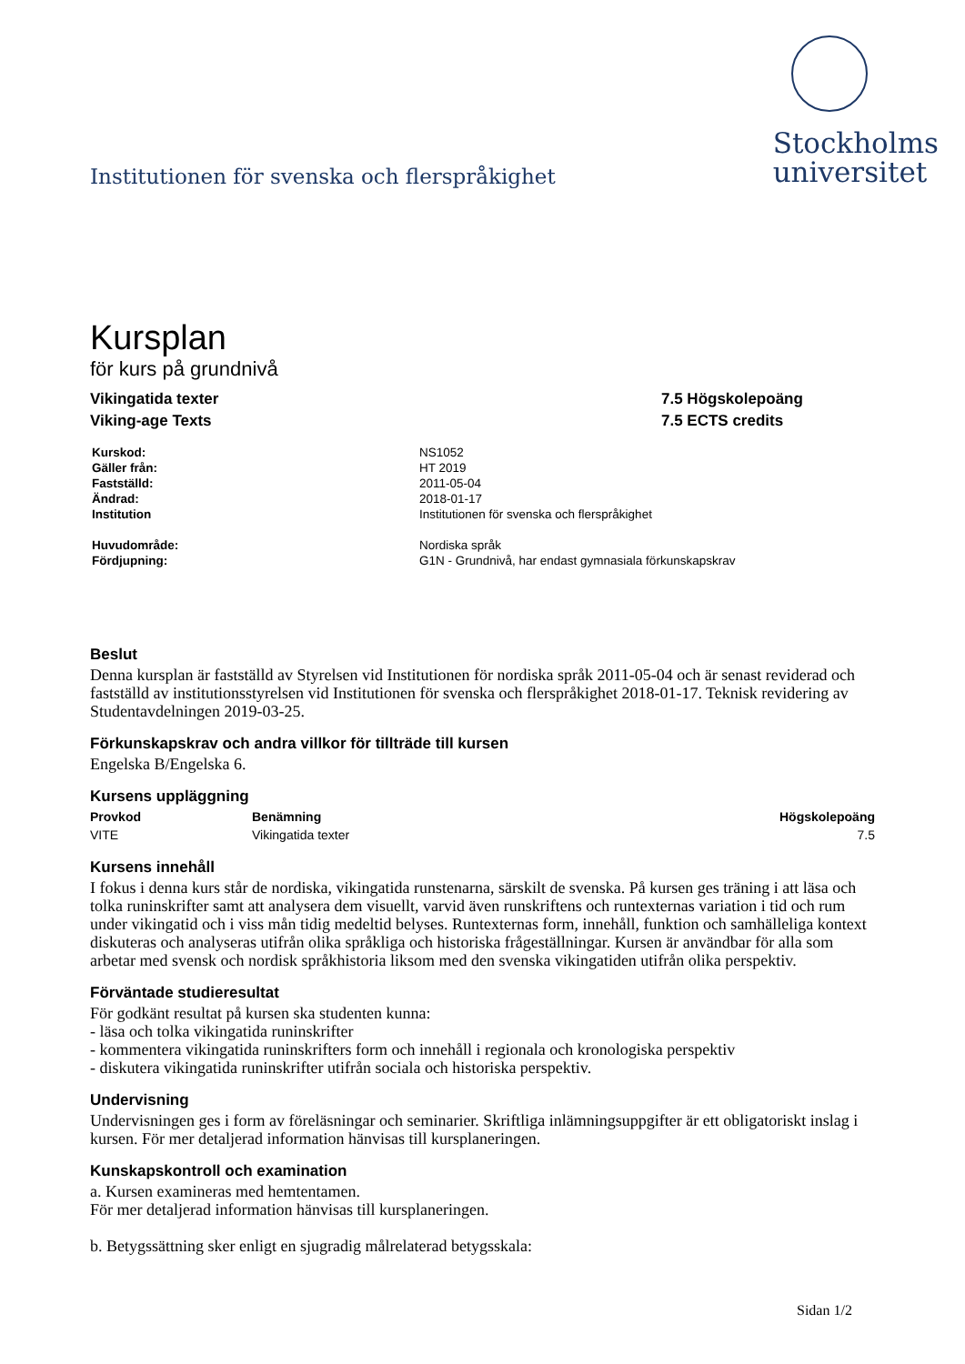Institutionen för svenska och flerspråkighet
Stockholms
universitet
Kursplan
för kurs på grundnivå
Vikingatida texter
Viking-age Texts
7.5 Högskolepoäng
7.5 ECTS credits
| Kurskod: | NS1052 |
| Gäller från: | HT 2019 |
| Fastställd: | 2011-05-04 |
| Ändrad: | 2018-01-17 |
| Institution | Institutionen för svenska och flerspråkighet |
| Huvudområde: | Nordiska språk |
| Fördjupning: | G1N - Grundnivå, har endast gymnasiala förkunskapskrav |
Beslut
Denna kursplan är fastställd av Styrelsen vid Institutionen för nordiska språk 2011-05-04 och är senast reviderad och fastställd av institutionsstyrelsen vid Institutionen för svenska och flerspråkighet 2018-01-17. Teknisk revidering av Studentavdelningen 2019-03-25.
Förkunskapskrav och andra villkor för tillträde till kursen
Engelska B/Engelska 6.
Kursens uppläggning
| Provkod | Benämning | Högskolepoäng |
| --- | --- | --- |
| VITE | Vikingatida texter | 7.5 |
Kursens innehåll
I fokus i denna kurs står de nordiska, vikingatida runstenarna, särskilt de svenska. På kursen ges träning i att läsa och tolka runinskrifter samt att analysera dem visuellt, varvid även runskriftens och runtexternas variation i tid och rum under vikingatid och i viss mån tidig medeltid belyses. Runtexternas form, innehåll, funktion och samhälleliga kontext diskuteras och analyseras utifrån olika språkliga och historiska frågeställningar. Kursen är användbar för alla som arbetar med svensk och nordisk språkhistoria liksom med den svenska vikingatiden utifrån olika perspektiv.
Förväntade studieresultat
För godkänt resultat på kursen ska studenten kunna:
- läsa och tolka vikingatida runinskrifter
- kommentera vikingatida runinskrifters form och innehåll i regionala och kronologiska perspektiv
- diskutera vikingatida runinskrifter utifrån sociala och historiska perspektiv.
Undervisning
Undervisningen ges i form av föreläsningar och seminarier. Skriftliga inlämningsuppgifter är ett obligatoriskt inslag i kursen. För mer detaljerad information hänvisas till kursplaneringen.
Kunskapskontroll och examination
a. Kursen examineras med hemtentamen.
För mer detaljerad information hänvisas till kursplaneringen.
b. Betygssättning sker enligt en sjugradig målrelaterad betygsskala:
Sidan 1/2